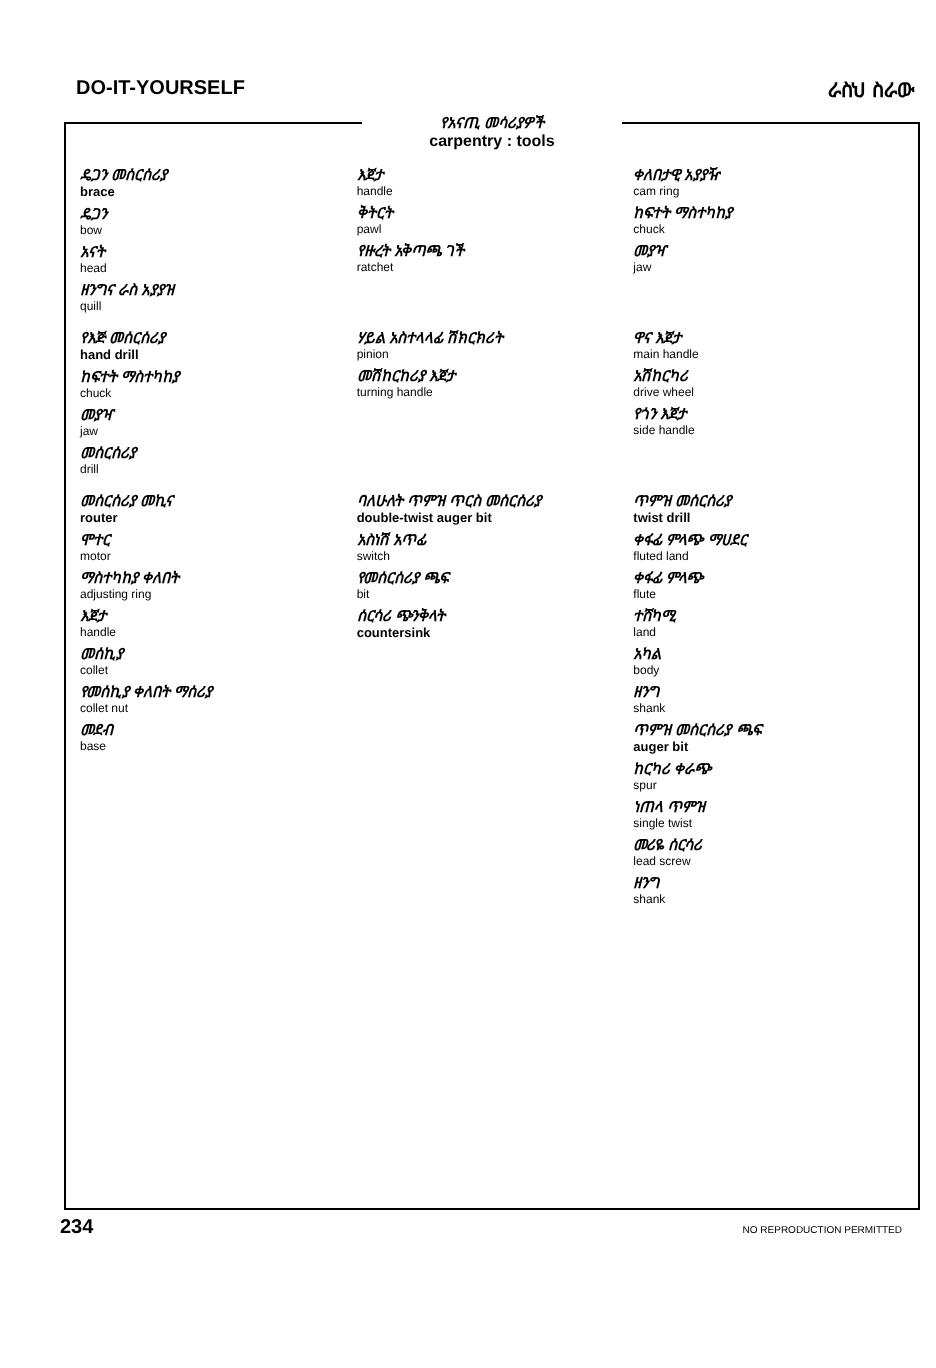DO-IT-YOURSELF ራስህ ስራው
የአናጢ መሳሪያዎች
carpentry : tools
ዴጋን መሰርሰሪያ
brace
ዴጋን
bow
አናት
head
ዘንግና ራስ አያያዝ
quill
እጀታ
handle
ቅትርት
pawl
የዙረት አቅጣጫ ገች
ratchet
ቀለበታዊ አያያዥ
cam ring
ከፍተት ማስተካከያ
chuck
መያዣ
jaw
የእጅ መሰርሰሪያ
hand drill
ከፍተት ማስተካከያ
chuck
መያዣ
jaw
መሰርሰሪያ
drill
ሃይል አስተላላፊ ሽክርክሪት
pinion
መሽከርከሪያ እጀታ
turning handle
ዋና እጀታ
main handle
አሽከርካሪ
drive wheel
የጎን እጀታ
side handle
መሰርሰሪያ መኪና
router
ሞተር
motor
ማስተካከያ ቀለበት
adjusting ring
እጀታ
handle
መሰኪያ
collet
የመሰኪያ ቀለበት ማሰሪያ
collet nut
መደብ
base
ባለሁለት ጥምዝ ጥርስ መሰርሰሪያ
double-twist auger bit
አስነሽ አጥፊ
switch
የመሰርሰሪያ ጫፍ
bit
ሰርሳሪ ጭንቅላት
countersink
ጥምዝ መሰርሰሪያ
twist drill
ቀፋፊ ምላጭ ማሀደር
fluted land
ቀፋፊ ምላጭ
flute
ተሸካሚ
land
አካል
body
ዘንግ
shank
ጥምዝ መሰርሰሪያ ጫፍ
auger bit
ከርካሪ ቀራጭ
spur
ነጠላ ጥምዝ
single twist
መሪዬ ሰርሳሪ
lead screw
ዘንግ
shank
234 NO REPRODUCTION PERMITTED